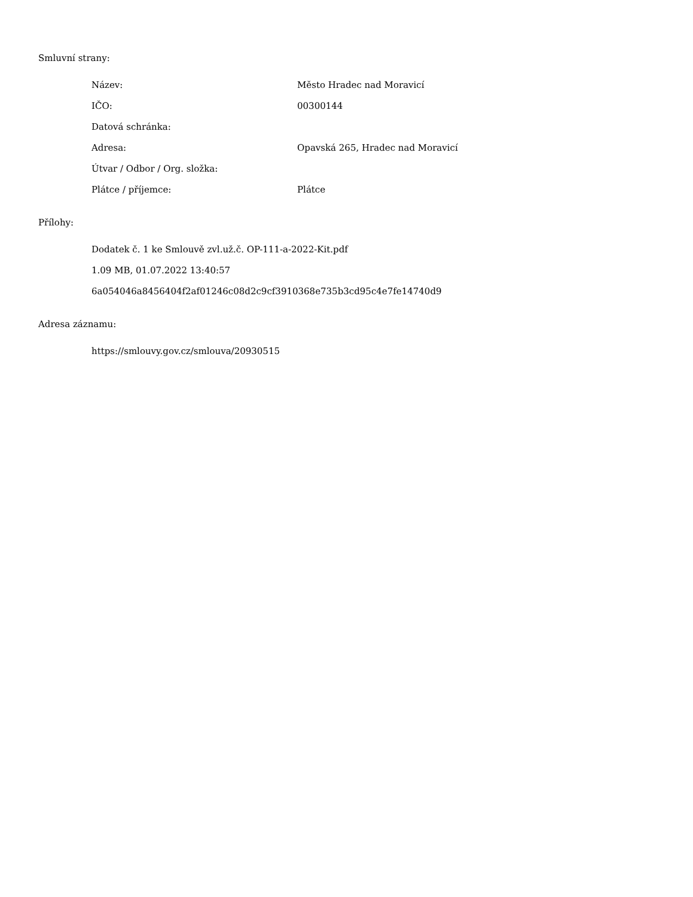Smluvní strany:
| Název: | Město Hradec nad Moravicí |
| IČO: | 00300144 |
| Datová schránka: | |
| Adresa: | Opavská 265, Hradec nad Moravicí |
| Útvar / Odbor / Org. složka: | |
| Plátce / příjemce: | Plátce |
Přílohy:
Dodatek č. 1 ke Smlouvě zvl.už.č. OP-111-a-2022-Kit.pdf
1.09 MB, 01.07.2022 13:40:57
6a054046a8456404f2af01246c08d2c9cf3910368e735b3cd95c4e7fe14740d9
Adresa záznamu:
https://smlouvy.gov.cz/smlouva/20930515